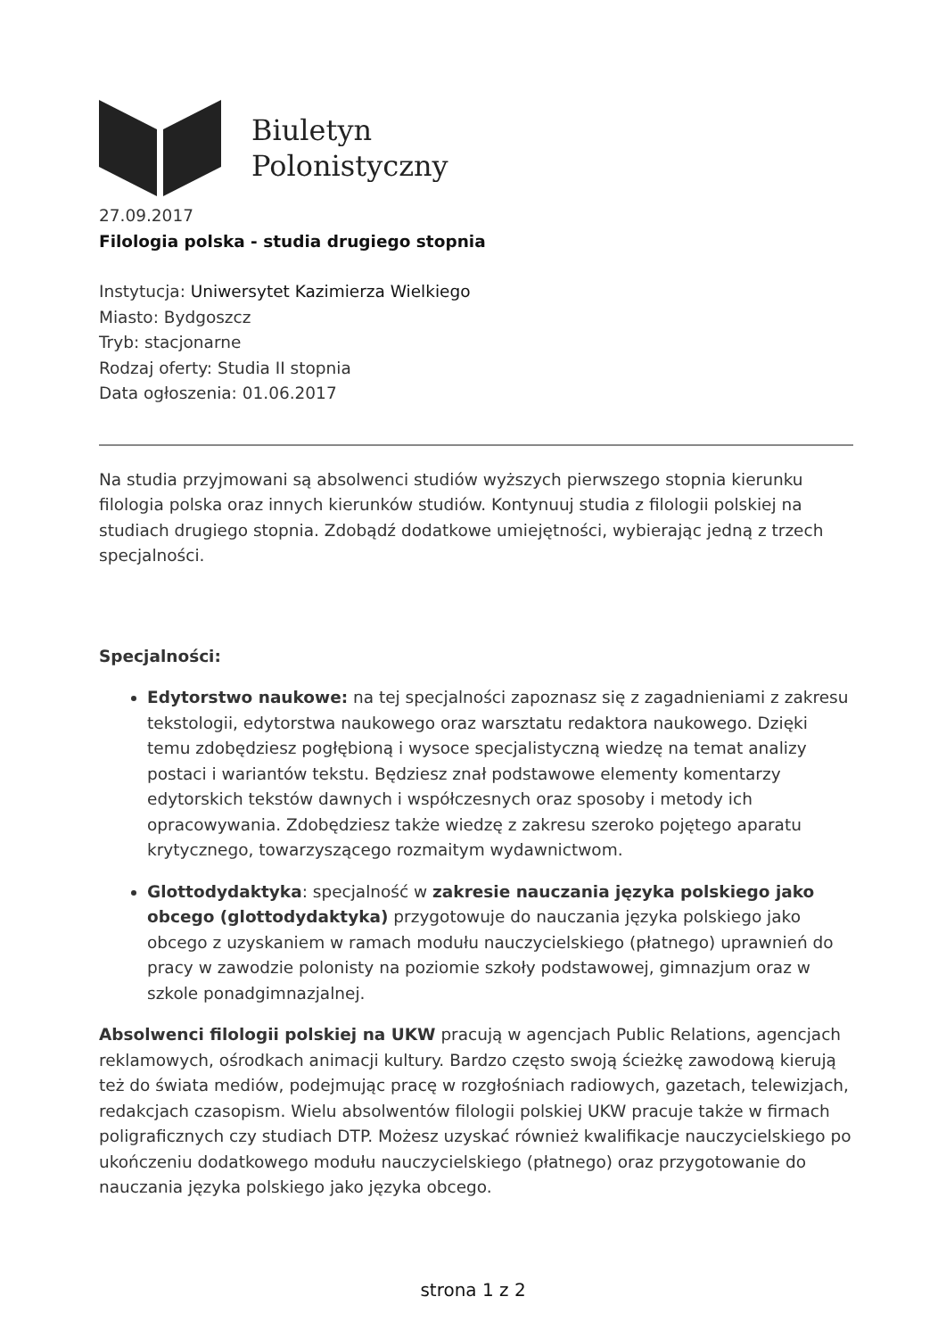Biuletyn
Polonistyczny
27.09.2017
Filologia polska - studia drugiego stopnia
Instytucja: Uniwersytet Kazimierza Wielkiego
Miasto: Bydgoszcz
Tryb: stacjonarne
Rodzaj oferty: Studia II stopnia
Data ogłoszenia: 01.06.2017
Na studia przyjmowani są absolwenci studiów wyższych pierwszego stopnia kierunku filologia polska oraz innych kierunków studiów. Kontynuuj studia z filologii polskiej na studiach drugiego stopnia. Zdobądź dodatkowe umiejętności, wybierając jedną z trzech specjalności.
Specjalności:
Edytorstwo naukowe: na tej specjalności zapoznasz się z zagadnieniami z zakresu tekstologii, edytorstwa naukowego oraz warsztatu redaktora naukowego. Dzięki temu zdobędziesz pogłębioną i wysoce specjalistyczną wiedzę na temat analizy postaci i wariantów tekstu. Będziesz znał podstawowe elementy komentarzy edytorskich tekstów dawnych i współczesnych oraz sposoby i metody ich opracowywania. Zdobędziesz także wiedzę z zakresu szeroko pojętego aparatu krytycznego, towarzyszącego rozmaitym wydawnictwom.
Glottodydaktyka: specjalność w zakresie nauczania języka polskiego jako obcego (glottodydaktyka) przygotowuje do nauczania języka polskiego jako obcego z uzyskaniem w ramach modułu nauczycielskiego (płatnego) uprawnień do pracy w zawodzie polonisty na poziomie szkoły podstawowej, gimnazjum oraz w szkole ponadgimnazjalnej.
Absolwenci filologii polskiej na UKW pracują w agencjach Public Relations, agencjach reklamowych, ośrodkach animacji kultury. Bardzo często swoją ścieżkę zawodową kierują też do świata mediów, podejmując pracę w rozgłośniach radiowych, gazetach, telewizjach, redakcjach czasopism. Wielu absolwentów filologii polskiej UKW pracuje także w firmach poligraficznych czy studiach DTP. Możesz uzyskać również kwalifikacje nauczycielskiego po ukończeniu dodatkowego modułu nauczycielskiego (płatnego) oraz przygotowanie do nauczania języka polskiego jako języka obcego.
strona 1 z 2